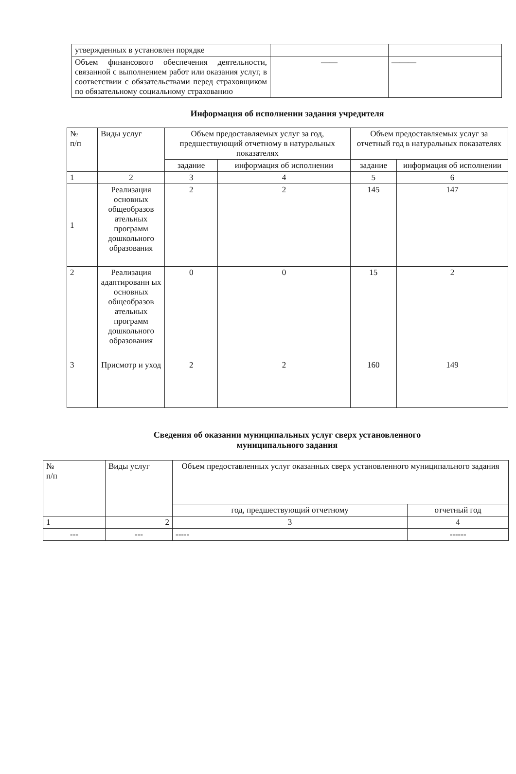| утвержденных в установлен порядке | | |
| Объем финансового обеспечения деятельности, связанной с выполнением работ или оказания услуг, в соответствии с обязательствами перед страховщиком по обязательному социальному страхованию | —— | ——— |
Информация об исполнении задания учредителя
| № п/п | Виды услуг | Объем предоставляемых услуг за год, предшествующий отчетному в натуральных показателях | | Объем предоставляемых услуг за отчетный год в натуральных показателях | |
| --- | --- | --- | --- | --- | --- |
| | | задание | информация об исполнении | задание | информация об исполнении |
| 1 | 2 | 3 | 4 | 5 | 6 |
| 1 | Реализация основных общеобразов ательных программ дошкольного образования | 2 | 2 | 145 | 147 |
| 2 | Реализация адаптированн ых основных общеобразов ательных программ дошкольного образования | 0 | 0 | 15 | 2 |
| 3 | Присмотр и уход | 2 | 2 | 160 | 149 |
Сведения об оказании муниципальных услуг сверх установленного
муниципального задания
| № п/п | Виды услуг | Объем предоставленных услуг оказанных сверх установленного муниципального задания | |
| --- | --- | --- | --- |
| | | год, предшествующий отчетному | отчетный год |
| 1 | 2 | 3 | 4 |
| --- | --- | ----- | ------ |